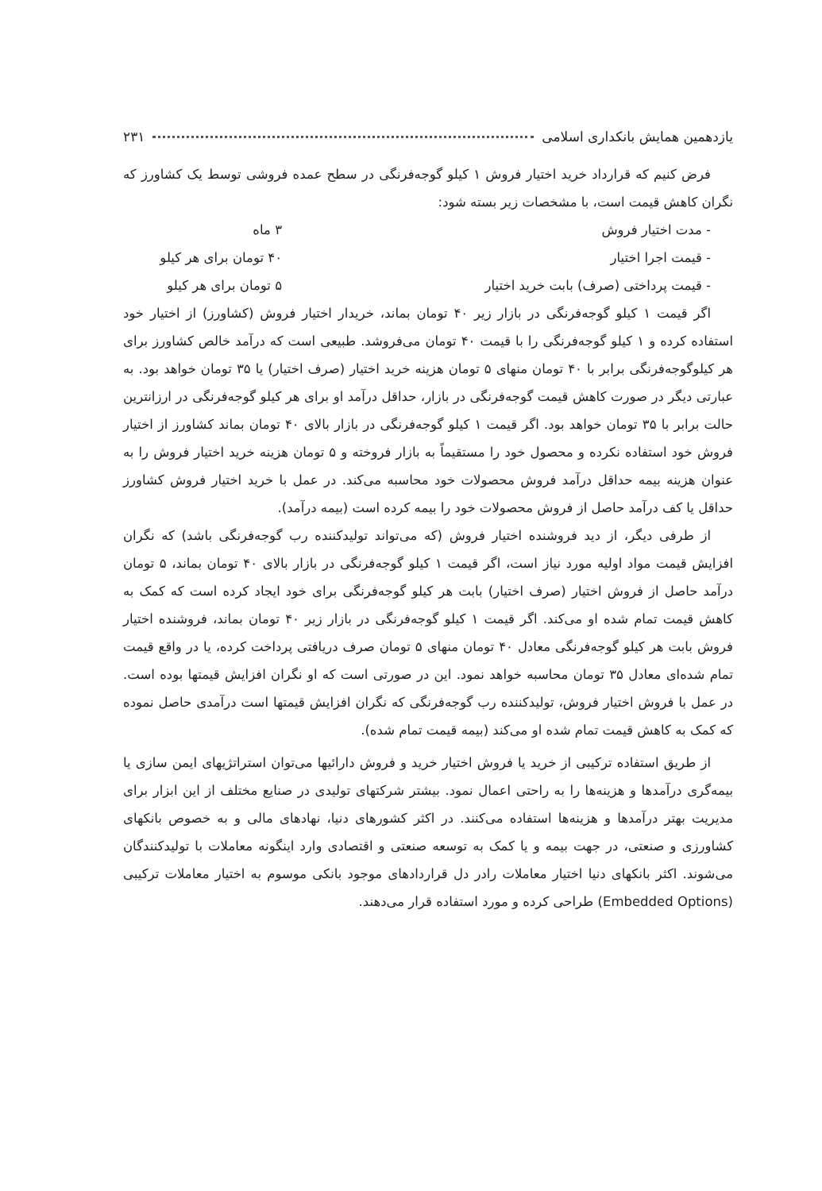یازدهمین همایش بانکداری اسلامی ۲۳۱
فرض کنیم که قرارداد خرید اختیار فروش ۱ کیلو گوجه‌فرنگی در سطح عمده فروشی توسط یک کشاورز که نگران کاهش قیمت است، با مشخصات زیر بسته شود:
- مدت اختیار فروش ۳ ماه
- قیمت اجرا اختیار ۴۰ تومان برای هر کیلو
- قیمت پرداختی (صرف) بابت خرید اختیار ۵ تومان برای هر کیلو
اگر قیمت ۱ کیلو گوجه‌فرنگی در بازار زیر ۴۰ تومان بماند، خریدار اختیار فروش (کشاورز) از اختیار خود استفاده کرده و ۱ کیلو گوجه‌فرنگی را با قیمت ۴۰ تومان می‌فروشد. طبیعی است که درآمد خالص کشاورز برای هر کیلوگوجه‌فرنگی برابر با ۴۰ تومان منهای ۵ تومان هزینه خرید اختیار (صرف اختیار) یا ۳۵ تومان خواهد بود. به عبارتی دیگر در صورت کاهش قیمت گوجه‌فرنگی در بازار، حداقل درآمد او برای هر کیلو گوجه‌فرنگی در ارزانترین حالت برابر با ۳۵ تومان خواهد بود. اگر قیمت ۱ کیلو گوجه‌فرنگی در بازار بالای ۴۰ تومان بماند کشاورز از اختیار فروش خود استفاده نکرده و محصول خود را مستقیماً به بازار فروخته و ۵ تومان هزینه خرید اختیار فروش را به عنوان هزینه بیمه حداقل درآمد فروش محصولات خود محاسبه می‌کند. در عمل با خرید اختیار فروش کشاورز حداقل یا کف درآمد حاصل از فروش محصولات خود را بیمه کرده است (بیمه درآمد).
از طرفی دیگر، از دید فروشنده اختیار فروش (که می‌تواند تولیدکننده رب گوجه‌فرنگی باشد) که نگران افزایش قیمت مواد اولیه مورد نیاز است، اگر قیمت ۱ کیلو گوجه‌فرنگی در بازار بالای ۴۰ تومان بماند، ۵ تومان درآمد حاصل از فروش اختیار (صرف اختیار) بابت هر کیلو گوجه‌فرنگی برای خود ایجاد کرده است که کمک به کاهش قیمت تمام شده او می‌کند. اگر قیمت ۱ کیلو گوجه‌فرنگی در بازار زیر ۴۰ تومان بماند، فروشنده اختیار فروش بابت هر کیلو گوجه‌فرنگی معادل ۴۰ تومان منهای ۵ تومان صرف دریافتی پرداخت کرده، یا در واقع قیمت تمام شده‌ای معادل ۳۵ تومان محاسبه خواهد نمود. این در صورتی است که او نگران افزایش قیمتها بوده است. در عمل با فروش اختیار فروش، تولیدکننده رب گوجه‌فرنگی که نگران افزایش قیمتها است درآمدی حاصل نموده که کمک به کاهش قیمت تمام شده او می‌کند (بیمه قیمت تمام شده).
از طریق استفاده ترکیبی از خرید یا فروش اختیار خرید و فروش دارائیها می‌توان استراتژیهای ایمن سازی یا بیمه‌گری درآمدها و هزینه‌ها را به راحتی اعمال نمود. بیشتر شرکتهای تولیدی در صنایع مختلف از این ابزار برای مدیریت بهتر درآمدها و هزینه‌ها استفاده می‌کنند. در اکثر کشورهای دنیا، نهادهای مالی و به خصوص بانکهای کشاورزی و صنعتی، در جهت بیمه و یا کمک به توسعه صنعتی و اقتصادی وارد اینگونه معاملات با تولیدکنندگان می‌شوند. اکثر بانکهای دنیا اختیار معاملات رادر دل قراردادهای موجود بانکی موسوم به اختیار معاملات ترکیبی (Embedded Options) طراحی کرده و مورد استفاده قرار می‌دهند.